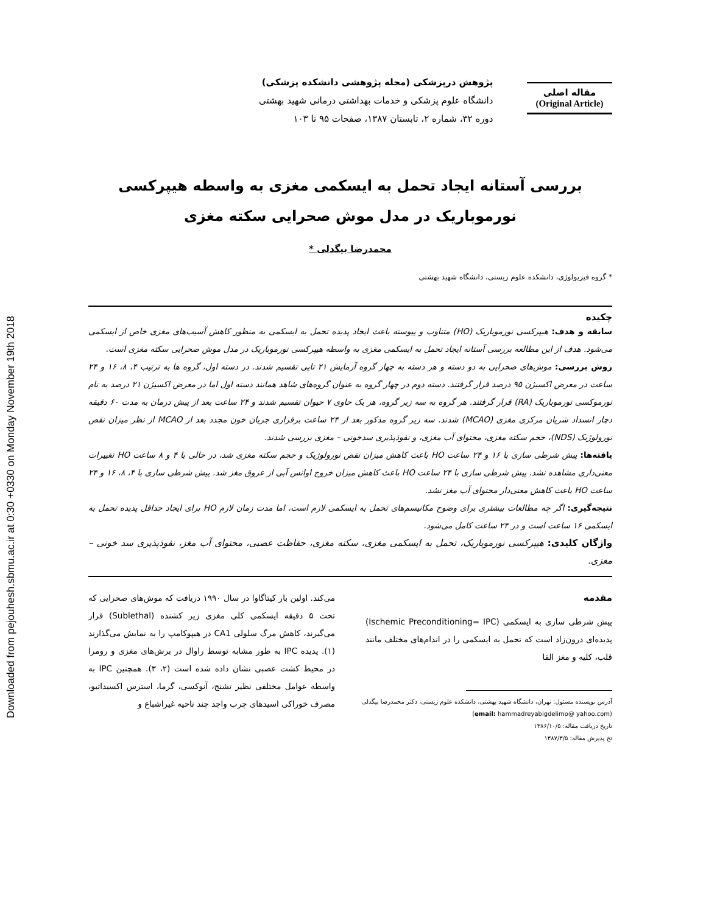Downloaded from pejouhesh.sbmu.ac.ir at 0:30 +0330 on Monday November 19th 2018
مقاله اصلی
(Original Article)
پژوهش درپزشکی (مجله پژوهشی دانشکده پزشکی)
دانشگاه علوم پزشکی و خدمات بهداشتی درمانی شهید بهشتی
دوره ۳۲، شماره ۲، تابستان ۱۳۸۷، صفحات ۹۵ تا ۱۰۳
بررسی آستانه ایجاد تحمل به ایسکمی مغزی به واسطه هیپرکسی
نورموباریک در مدل موش صحرایی سکته مغزی
محمدرضا بیگدلی *
* گروه فیزیولوژی، دانشکده علوم زیستی، دانشگاه شهید بهشتی
چکیده
سابقه و هدف: هیپرکسی نورموباریک (HO) متناوب و پیوسته باعث ایجاد پدیده تحمل به ایسکمی به منظور کاهش آسیب‌های مغزی خاص از ایسکمی می‌شود. هدف از این مطالعه بررسی آستانه ایجاد تحمل به ایسکمی مغزی به واسطه هیپرکسی نورموباریک در مدل موش صحرایی سکته مغزی است.
روش بررسی: موش‌های صحرایی به دو دسته و هر دسته به چهار گروه آزمایش ۲۱ تایی تقسیم شدند. در دسته اول، گروه ها به ترتیب ۴، ۸، ۱۶ و ۲۴ ساعت در معرض اکسیژن ۹۵ درصد قرار گرفتند. دسته دوم در چهار گروه به عنوان گروه‌های شاهد همانند دسته اول اما در معرض اکسیژن ۲۱ درصد به نام نورموکسی نورموباریک (RA) قرار گرفتند. هر گروه به سه زیر گروه، هر یک حاوی ۷ حیوان تقسیم شدند و ۲۴ ساعت بعد از پیش درمان به مدت ۶۰ دقیقه دچار انسداد شریان مرکزی مغزی (MCAO) شدند. سه زیر گروه مذکور بعد از ۲۴ ساعت برقراری جریان خون مجدد بعد از MCAO از نظر میزان نقص نورولوژیک (NDS)، حجم سکته مغزی، محتوای آب مغزی، و نفوذپذیری سدخونی – مغزی بررسی شدند.
یافته‌ها: پیش شرطی سازی با ۱۶ و ۲۴ ساعت HO باعث کاهش میزان نقص نورولوژیک و حجم سکته مغزی شد، در حالی با ۴ و ۸ ساعت HO تغییرات معنی‌داری مشاهده نشد. پیش شرطی سازی با ۲۴ ساعت HO باعث کاهش میزان خروج اوانس آبی از عروق مغز شد. پیش شرطی سازی با ۴، ۸، ۱۶ و ۲۴ ساعت HO باعث کاهش معنی‌دار محتوای آب مغز نشد.
نتیجه‌گیری: اگر چه مطالعات بیشتری برای وضوح مکانیسم‌های تحمل به ایسکمی لازم است، اما مدت زمان لازم HO برای ایجاد حداقل پدیده تحمل به ایسکمی ۱۶ ساعت است و در ۲۴ ساعت کامل می‌شود.
واژگان کلیدی: هیپرکسی نورموباریک، تحمل به ایسکمی مغزی، سکته مغزی، حفاظت عصبی، محتوای آب مغز، نفوذپذیری سد خونی – مغزی.
مقدمه
پیش شرطی سازی به ایسکمی (Ischemic Preconditioning= IPC) پدیده‌ای درون‌زاد است که تحمل به ایسکمی را در اندام‌های مختلف مانند قلب، کلیه و مغز القا
آدرس نویسنده مسئول: تهران، دانشگاه شهید بهشتی، دانشکده علوم زیستی، دکتر محمدرضا بیگدلی
(email: hammadreyabigdelimo@ yahoo.com)
تاریخ دریافت مقاله: ۱۳۸۶/۱۰/۵
تخ پذیرش مقاله: ۱۳۸۷/۳/۵
می‌کند. اولین بار کیتاگاوا در سال ۱۹۹۰ دریافت که موش‌های صحرایی که تحت ۵ دقیقه ایسکمی کلی مغزی زیر کشنده (Sublethal) قرار می‌گیرند، کاهش مرگ سلولی CA1 در هیپوکامپ را به نمایش می‌گذارند (۱). پدیده IPC به طور مشابه توسط راوال در برش‌های مغزی و رومرا در محیط کشت عصبی نشان داده شده است (۲، ۳). همچنین IPC به واسطه عوامل مختلفی نظیر تشنج، آنوکسی، گرما، استرس اکسیداتیو، مصرف خوراکی اسیدهای چرب واجد چند ناحیه غیراشباع و